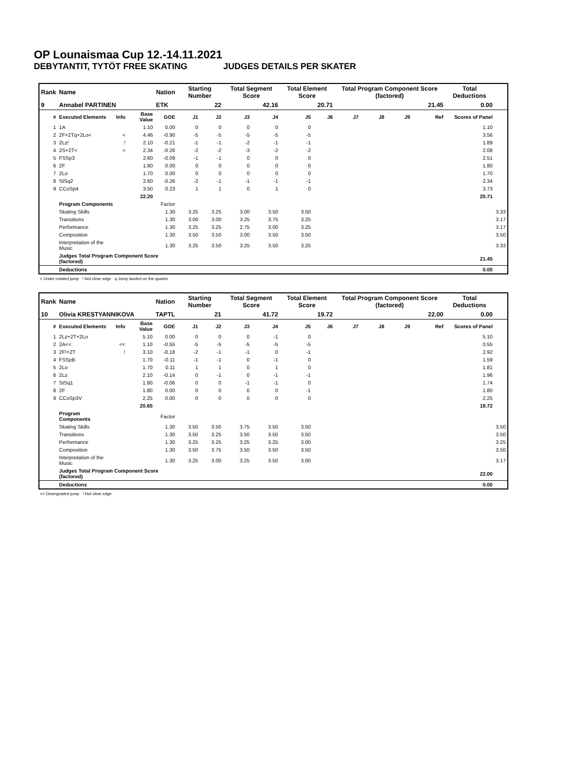OP Lounaismaa Cup 12.-14.11.2021
DEBYTANTIT, TYTÖT FREE SKATING JUDGES DETAILS PER SKATER
| Rank | Name | | | Nation | Starting Number | | Total Segment Score | | Total Element Score | | Total Program Component Score (factored) | | | | Total Deductions | |
| 9 | Annabel PARTINEN | | | ETK | 22 | | 42.16 | | 20.71 | | 21.45 | | | | 0.00 | |
| # | Executed Elements | Info | Base Value | GOE | J1 | J2 | J3 | J4 | J5 | J6 | J7 | J8 | J9 | Ref | Scores of Panel | |
| 1 | 1A | | 1.10 | 0.00 | 0 | 0 | 0 | 0 | 0 | | | | | | 1.10 | |
| 2 | 2F+2Tq+2Lo< | < | 4.46 | -0.90 | -5 | -5 | -5 | -5 | -5 | | | | | | 3.56 | |
| 3 | 2Lz! | ! | 2.10 | -0.21 | -1 | -1 | -2 | -1 | -1 | | | | | | 1.89 | |
| 4 | 2S+2T< | < | 2.34 | -0.26 | -2 | -2 | -3 | -2 | -2 | | | | | | 2.08 | |
| 5 | FSSp3 | | 2.60 | -0.09 | -1 | -1 | 0 | 0 | 0 | | | | | | 2.51 | |
| 6 | 2F | | 1.80 | 0.00 | 0 | 0 | 0 | 0 | 0 | | | | | | 1.80 | |
| 7 | 2Lo | | 1.70 | 0.00 | 0 | 0 | 0 | 0 | 0 | | | | | | 1.70 | |
| 8 | StSq2 | | 2.60 | -0.26 | -2 | -1 | -1 | -1 | -1 | | | | | | 2.34 | |
| 9 | CCoSp4 | | 3.50 | 0.23 | 1 | 1 | 0 | 1 | 0 | | | | | | 3.73 | |
| | | | 22.20 | | | | | | | | | | | | 20.71 | |
| | Program Components | | | Factor | | | | | | | | | | | | |
| | Skating Skills | | | 1.30 | 3.25 | 3.25 | 3.00 | 3.50 | 3.50 | | | | | | | 3.33 |
| | Transitions | | | 1.30 | 3.00 | 3.00 | 3.25 | 3.75 | 3.25 | | | | | | | 3.17 |
| | Performance | | | 1.30 | 3.25 | 3.25 | 2.75 | 3.00 | 3.25 | | | | | | | 3.17 |
| | Composition | | | 1.30 | 3.50 | 3.50 | 3.00 | 3.50 | 3.50 | | | | | | | 3.50 |
| | Interpretation of the Music | | | 1.30 | 3.25 | 3.50 | 3.25 | 3.50 | 3.25 | | | | | | | 3.33 |
| | Judges Total Program Component Score (factored) | | | | | | | | | | | | | | 21.45 | |
| | Deductions | | | | | | | | | | | | | | 0.00 | |
< Under-rotated jump ! Not clear edge q Jump landed on the quarter
| Rank | Name | | | Nation | Starting Number | | Total Segment Score | | Total Element Score | | Total Program Component Score (factored) | | | | Total Deductions | |
| 10 | Olivia KRESTYANNIKOVA | | | TAPTL | 21 | | 41.72 | | 19.72 | | 22.00 | | | | 0.00 | |
| # | Executed Elements | Info | Base Value | GOE | J1 | J2 | J3 | J4 | J5 | J6 | J7 | J8 | J9 | Ref | Scores of Panel | |
| 1 | 2Lz+2T+2Lo | | 5.10 | 0.00 | 0 | 0 | 0 | -1 | 0 | | | | | | 5.10 | |
| 2 | 2A<< | << | 1.10 | -0.55 | -5 | -5 | -5 | -5 | -5 | | | | | | 0.55 | |
| 3 | 2F!+2T | ! | 3.10 | -0.18 | -2 | -1 | -1 | 0 | -1 | | | | | | 2.92 | |
| 4 | FSSpB | | 1.70 | -0.11 | -1 | -1 | 0 | -1 | 0 | | | | | | 1.59 | |
| 5 | 2Lo | | 1.70 | 0.11 | 1 | 1 | 0 | 1 | 0 | | | | | | 1.81 | |
| 6 | 2Lz | | 2.10 | -0.14 | 0 | -1 | 0 | -1 | -1 | | | | | | 1.96 | |
| 7 | StSq1 | | 1.80 | -0.06 | 0 | 0 | -1 | -1 | 0 | | | | | | 1.74 | |
| 8 | 2F | | 1.80 | 0.00 | 0 | 0 | 0 | 0 | -1 | | | | | | 1.80 | |
| 9 | CCoSp3V | | 2.25 | 0.00 | 0 | 0 | 0 | 0 | 0 | | | | | | 2.25 | |
| | | | 20.65 | | | | | | | | | | | | 19.72 | |
| | Program Components | | | Factor | | | | | | | | | | | | |
| | Skating Skills | | | 1.30 | 3.50 | 3.50 | 3.75 | 3.50 | 3.50 | | | | | | | 3.50 |
| | Transitions | | | 1.30 | 3.50 | 3.25 | 3.50 | 3.50 | 3.50 | | | | | | | 3.50 |
| | Performance | | | 1.30 | 3.25 | 3.25 | 3.25 | 3.25 | 3.00 | | | | | | | 3.25 |
| | Composition | | | 1.30 | 3.50 | 3.75 | 3.50 | 3.50 | 3.50 | | | | | | | 3.50 |
| | Interpretation of the Music | | | 1.30 | 3.25 | 3.00 | 3.25 | 3.50 | 3.00 | | | | | | | 3.17 |
| | Judges Total Program Component Score (factored) | | | | | | | | | | | | | | 22.00 | |
| | Deductions | | | | | | | | | | | | | | 0.00 | |
<< Downgraded jump ! Not clear edge